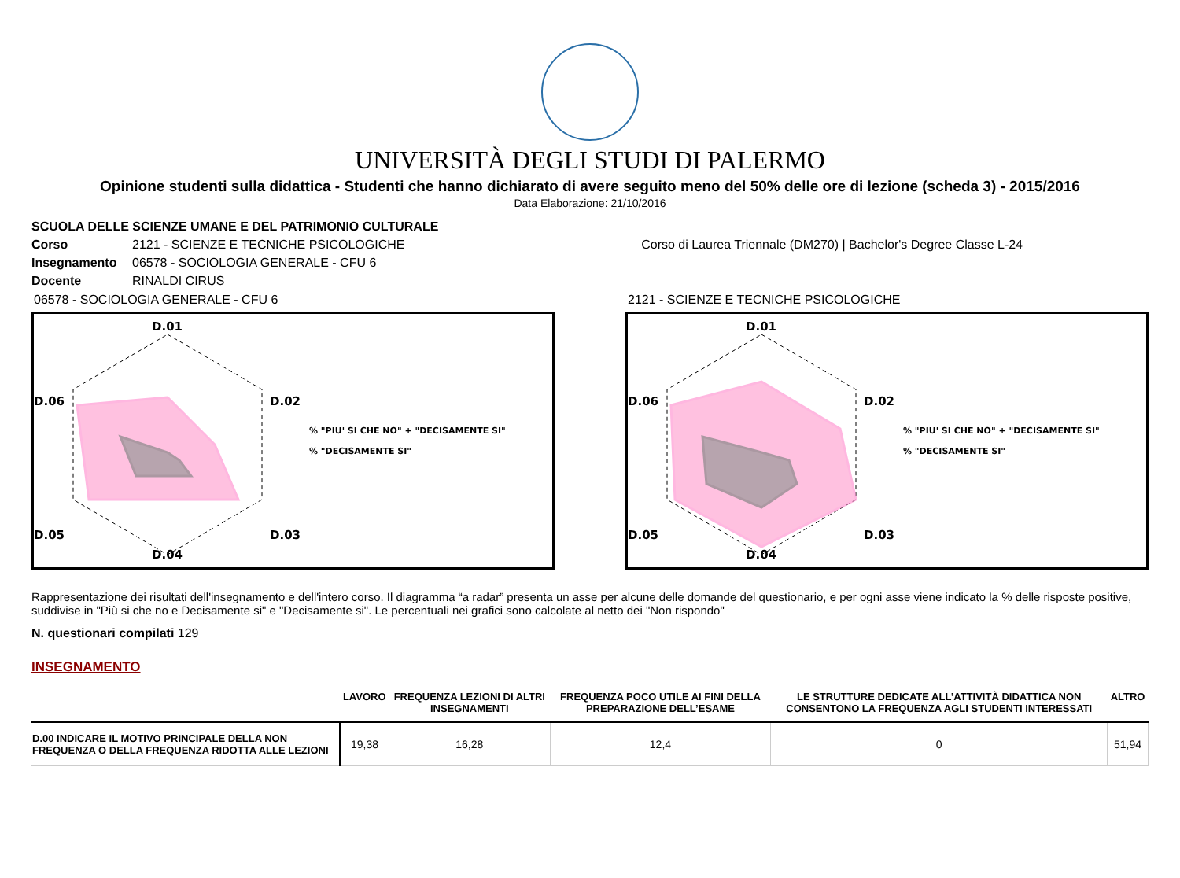UNIVERSITÀ DEGLI STUDI DI PALERMO
Opinione studenti sulla didattica - Studenti che hanno dichiarato di avere seguito meno del 50% delle ore di lezione (scheda 3) - 2015/2016
Data Elaborazione: 21/10/2016
SCUOLA DELLE SCIENZE UMANE E DEL PATRIMONIO CULTURALE
Corso 2121 - SCIENZE E TECNICHE PSICOLOGICHE Corso di Laurea Triennale (DM270) | Bachelor's Degree Classe L-24
Insegnamento 06578 - SOCIOLOGIA GENERALE - CFU 6
Docente RINALDI CIRUS
06578 - SOCIOLOGIA GENERALE - CFU 6
D.01
D.02
D.03
D.04
D.05
D.06
% "PIU' SI CHE NO" + "DECISAMENTE SI"
% "DECISAMENTE SI"
2121 - SCIENZE E TECNICHE PSICOLOGICHE
D.01
D.02
D.03
D.04
D.05
D.06
% "PIU' SI CHE NO" + "DECISAMENTE SI"
% "DECISAMENTE SI"
Rappresentazione dei risultati dell'insegnamento e dell'intero corso. Il diagramma “a radar” presenta un asse per alcune delle domande del questionario, e per ogni asse viene indicato la % delle risposte positive, suddivise in "Più si che no e Decisamente si" e "Decisamente si". Le percentuali nei grafici sono calcolate al netto dei "Non rispondo"
N. questionari compilati 129
INSEGNAMENTO
| | LAVORO | FREQUENZA LEZIONI DI ALTRI INSEGNAMENTI | FREQUENZA POCO UTILE AI FINI DELLA PREPARAZIONE DELL’ESAME | LE STRUTTURE DEDICATE ALL’ATTIVITÀ DIDATTICA NON CONSENTONO LA FREQUENZA AGLI STUDENTI INTERESSATI | ALTRO |
| --- | --- | --- | --- | --- | --- |
| D.00 INDICARE IL MOTIVO PRINCIPALE DELLA NON FREQUENZA O DELLA FREQUENZA RIDOTTA ALLE LEZIONI | 19,38 | 16,28 | 12,4 | 0 | 51,94 |